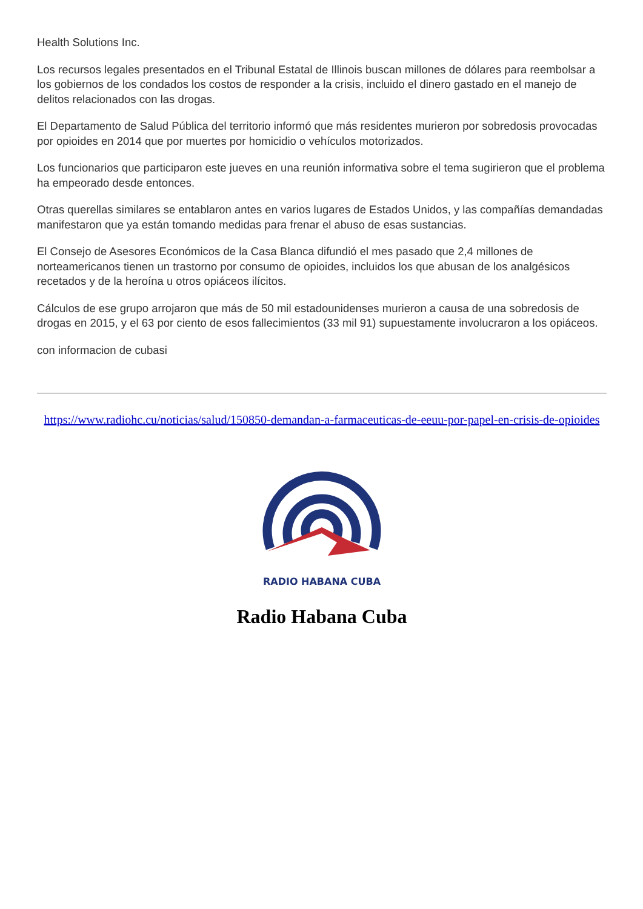Health Solutions Inc.
Los recursos legales presentados en el Tribunal Estatal de Illinois buscan millones de dólares para reembolsar a los gobiernos de los condados los costos de responder a la crisis, incluido el dinero gastado en el manejo de delitos relacionados con las drogas.
El Departamento de Salud Pública del territorio informó que más residentes murieron por sobredosis provocadas por opioides en 2014 que por muertes por homicidio o vehículos motorizados.
Los funcionarios que participaron este jueves en una reunión informativa sobre el tema sugirieron que el problema ha empeorado desde entonces.
Otras querellas similares se entablaron antes en varios lugares de Estados Unidos, y las compañías demandadas manifestaron que ya están tomando medidas para frenar el abuso de esas sustancias.
El Consejo de Asesores Económicos de la Casa Blanca difundió el mes pasado que 2,4 millones de norteamericanos tienen un trastorno por consumo de opioides, incluidos los que abusan de los analgésicos recetados y de la heroína u otros opiáceos ilícitos.
Cálculos de ese grupo arrojaron que más de 50 mil estadounidenses murieron a causa de una sobredosis de drogas en 2015, y el 63 por ciento de esos fallecimientos (33 mil 91) supuestamente involucraron a los opiáceos.
con informacion de cubasi
https://www.radiohc.cu/noticias/salud/150850-demandan-a-farmaceuticas-de-eeuu-por-papel-en-crisis-de-opioides
RADIO HABANA CUBA
Radio Habana Cuba